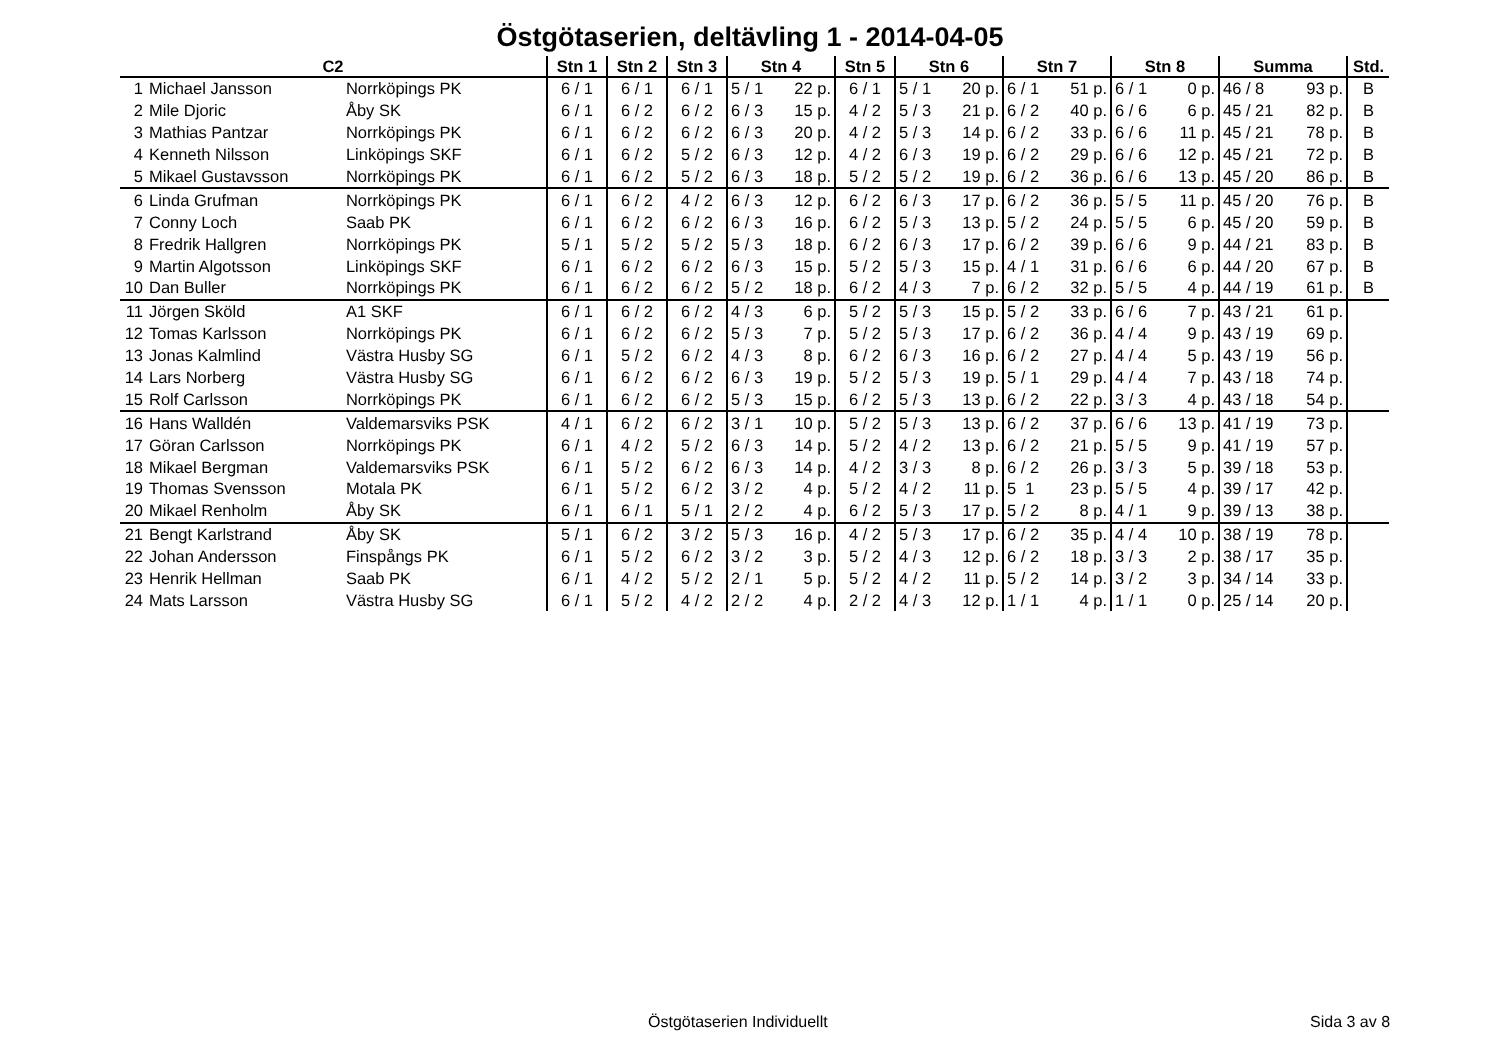Östgötaserien, deltävling 1 - 2014-04-05
| C2 | | | Stn 1 | Stn 2 | Stn 3 | Stn 4 | | Stn 5 | Stn 6 | | Stn 7 | | Stn 8 | | Summa | | Std. |
| --- | --- | --- | --- | --- | --- | --- | --- | --- | --- | --- | --- | --- | --- | --- | --- | --- | --- |
| 1 | Michael Jansson | Norrköpings PK | 6 / 1 | 6 / 1 | 6 / 1 | 5 / 1 | 22 p. | 6 / 1 | 5 / 1 | 20 p. | 6 / 1 | 51 p. | 6 / 1 | 0 p. | 46 / 8 | 93 p. | B |
| 2 | Mile Djoric | Åby SK | 6 / 1 | 6 / 2 | 6 / 2 | 6 / 3 | 15 p. | 4 / 2 | 5 / 3 | 21 p. | 6 / 2 | 40 p. | 6 / 6 | 6 p. | 45 / 21 | 82 p. | B |
| 3 | Mathias Pantzar | Norrköpings PK | 6 / 1 | 6 / 2 | 6 / 2 | 6 / 3 | 20 p. | 4 / 2 | 5 / 3 | 14 p. | 6 / 2 | 33 p. | 6 / 6 | 11 p. | 45 / 21 | 78 p. | B |
| 4 | Kenneth Nilsson | Linköpings SKF | 6 / 1 | 6 / 2 | 5 / 2 | 6 / 3 | 12 p. | 4 / 2 | 6 / 3 | 19 p. | 6 / 2 | 29 p. | 6 / 6 | 12 p. | 45 / 21 | 72 p. | B |
| 5 | Mikael Gustavsson | Norrköpings PK | 6 / 1 | 6 / 2 | 5 / 2 | 6 / 3 | 18 p. | 5 / 2 | 5 / 2 | 19 p. | 6 / 2 | 36 p. | 6 / 6 | 13 p. | 45 / 20 | 86 p. | B |
| 6 | Linda Grufman | Norrköpings PK | 6 / 1 | 6 / 2 | 4 / 2 | 6 / 3 | 12 p. | 6 / 2 | 6 / 3 | 17 p. | 6 / 2 | 36 p. | 5 / 5 | 11 p. | 45 / 20 | 76 p. | B |
| 7 | Conny Loch | Saab PK | 6 / 1 | 6 / 2 | 6 / 2 | 6 / 3 | 16 p. | 6 / 2 | 5 / 3 | 13 p. | 5 / 2 | 24 p. | 5 / 5 | 6 p. | 45 / 20 | 59 p. | B |
| 8 | Fredrik Hallgren | Norrköpings PK | 5 / 1 | 5 / 2 | 5 / 2 | 5 / 3 | 18 p. | 6 / 2 | 6 / 3 | 17 p. | 6 / 2 | 39 p. | 6 / 6 | 9 p. | 44 / 21 | 83 p. | B |
| 9 | Martin Algotsson | Linköpings SKF | 6 / 1 | 6 / 2 | 6 / 2 | 6 / 3 | 15 p. | 5 / 2 | 5 / 3 | 15 p. | 4 / 1 | 31 p. | 6 / 6 | 6 p. | 44 / 20 | 67 p. | B |
| 10 | Dan Buller | Norrköpings PK | 6 / 1 | 6 / 2 | 6 / 2 | 5 / 2 | 18 p. | 6 / 2 | 4 / 3 | 7 p. | 6 / 2 | 32 p. | 5 / 5 | 4 p. | 44 / 19 | 61 p. | B |
| 11 | Jörgen Sköld | A1 SKF | 6 / 1 | 6 / 2 | 6 / 2 | 4 / 3 | 6 p. | 5 / 2 | 5 / 3 | 15 p. | 5 / 2 | 33 p. | 6 / 6 | 7 p. | 43 / 21 | 61 p. | |
| 12 | Tomas Karlsson | Norrköpings PK | 6 / 1 | 6 / 2 | 6 / 2 | 5 / 3 | 7 p. | 5 / 2 | 5 / 3 | 17 p. | 6 / 2 | 36 p. | 4 / 4 | 9 p. | 43 / 19 | 69 p. | |
| 13 | Jonas Kalmlind | Västra Husby SG | 6 / 1 | 5 / 2 | 6 / 2 | 4 / 3 | 8 p. | 6 / 2 | 6 / 3 | 16 p. | 6 / 2 | 27 p. | 4 / 4 | 5 p. | 43 / 19 | 56 p. | |
| 14 | Lars Norberg | Västra Husby SG | 6 / 1 | 6 / 2 | 6 / 2 | 6 / 3 | 19 p. | 5 / 2 | 5 / 3 | 19 p. | 5 / 1 | 29 p. | 4 / 4 | 7 p. | 43 / 18 | 74 p. | |
| 15 | Rolf Carlsson | Norrköpings PK | 6 / 1 | 6 / 2 | 6 / 2 | 5 / 3 | 15 p. | 6 / 2 | 5 / 3 | 13 p. | 6 / 2 | 22 p. | 3 / 3 | 4 p. | 43 / 18 | 54 p. | |
| 16 | Hans Walldén | Valdemarsviks PSK | 4 / 1 | 6 / 2 | 6 / 2 | 3 / 1 | 10 p. | 5 / 2 | 5 / 3 | 13 p. | 6 / 2 | 37 p. | 6 / 6 | 13 p. | 41 / 19 | 73 p. | |
| 17 | Göran Carlsson | Norrköpings PK | 6 / 1 | 4 / 2 | 5 / 2 | 6 / 3 | 14 p. | 5 / 2 | 4 / 2 | 13 p. | 6 / 2 | 21 p. | 5 / 5 | 9 p. | 41 / 19 | 57 p. | |
| 18 | Mikael Bergman | Valdemarsviks PSK | 6 / 1 | 5 / 2 | 6 / 2 | 6 / 3 | 14 p. | 4 / 2 | 3 / 3 | 8 p. | 6 / 2 | 26 p. | 3 / 3 | 5 p. | 39 / 18 | 53 p. | |
| 19 | Thomas Svensson | Motala PK | 6 / 1 | 5 / 2 | 6 / 2 | 3 / 2 | 4 p. | 5 / 2 | 4 / 2 | 11 p. | 5 1 | 23 p. | 5 / 5 | 4 p. | 39 / 17 | 42 p. | |
| 20 | Mikael Renholm | Åby SK | 6 / 1 | 6 / 1 | 5 / 1 | 2 / 2 | 4 p. | 6 / 2 | 5 / 3 | 17 p. | 5 / 2 | 8 p. | 4 / 1 | 9 p. | 39 / 13 | 38 p. | |
| 21 | Bengt Karlstrand | Åby SK | 5 / 1 | 6 / 2 | 3 / 2 | 5 / 3 | 16 p. | 4 / 2 | 5 / 3 | 17 p. | 6 / 2 | 35 p. | 4 / 4 | 10 p. | 38 / 19 | 78 p. | |
| 22 | Johan Andersson | Finspångs PK | 6 / 1 | 5 / 2 | 6 / 2 | 3 / 2 | 3 p. | 5 / 2 | 4 / 3 | 12 p. | 6 / 2 | 18 p. | 3 / 3 | 2 p. | 38 / 17 | 35 p. | |
| 23 | Henrik Hellman | Saab PK | 6 / 1 | 4 / 2 | 5 / 2 | 2 / 1 | 5 p. | 5 / 2 | 4 / 2 | 11 p. | 5 / 2 | 14 p. | 3 / 2 | 3 p. | 34 / 14 | 33 p. | |
| 24 | Mats Larsson | Västra Husby SG | 6 / 1 | 5 / 2 | 4 / 2 | 2 / 2 | 4 p. | 2 / 2 | 4 / 3 | 12 p. | 1 / 1 | 4 p. | 1 / 1 | 0 p. | 25 / 14 | 20 p. | |
Östgötaserien Individuellt Sida 3 av 8